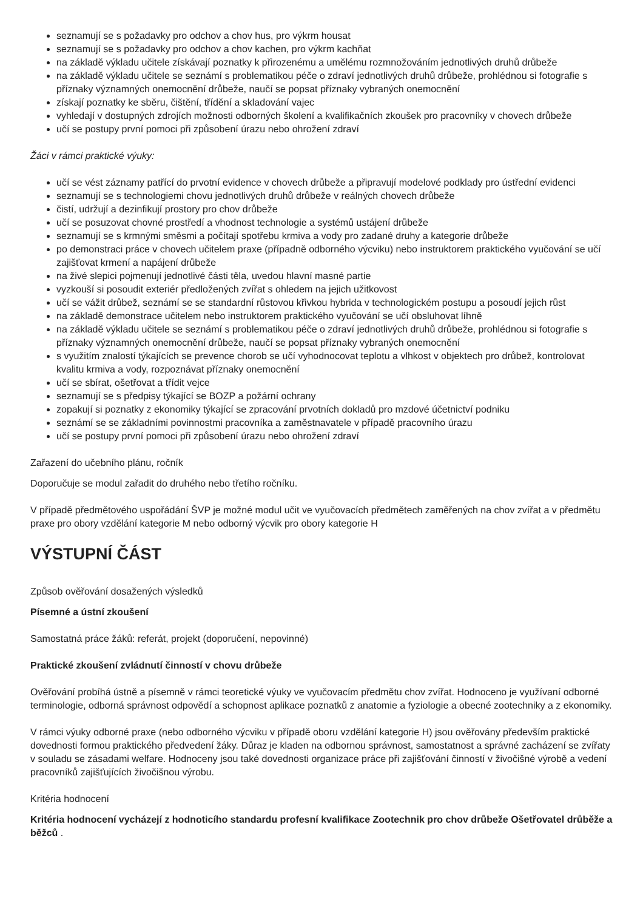seznamují se s požadavky pro odchov a chov hus, pro výkrm housat
seznamují se s požadavky pro odchov a chov kachen, pro výkrm kachňat
na základě výkladu učitele získávají poznatky k přirozenému a umělému rozmnožováním jednotlivých druhů drůbeže
na základě výkladu učitele se seznámí s problematikou péče o zdraví jednotlivých druhů drůbeže, prohlédnou si fotografie s příznaky významných onemocnění drůbeže, naučí se popsat příznaky vybraných onemocnění
získají poznatky ke sběru, čištění, třídění a skladování vajec
vyhledají v dostupných zdrojích možnosti odborných školení a kvalifikačních zkoušek pro pracovníky v chovech drůbeže
učí se postupy první pomoci při způsobení úrazu nebo ohrožení zdraví
Žáci v rámci praktické výuky:
učí se vést záznamy patřící do prvotní evidence v chovech drůbeže a připravují modelové podklady pro ústřední evidenci
seznamují se s technologiemi chovu jednotlivých druhů drůbeže v reálných chovech drůbeže
čistí, udržují a dezinfikují prostory pro chov drůbeže
učí se posuzovat chovné prostředí a vhodnost technologie a systémů ustájení drůbeže
seznamují se s krmnými směsmi a počítají spotřebu krmiva a vody pro zadané druhy a kategorie drůbeže
po demonstraci práce v chovech učitelem praxe (případně odborného výcviku) nebo instruktorem praktického vyučování se učí zajišťovat krmení a napájení drůbeže
na živé slepici pojmenují jednotlivé části těla, uvedou hlavní masné partie
vyzkouší si posoudit exteriér předložených zvířat s ohledem na jejich užitkovost
učí se vážit drůbež, seznámí se se standardní růstovou křivkou hybrida v technologickém postupu a posoudí jejich růst
na základě demonstrace učitelem nebo instruktorem praktického vyučování se učí obsluhovat líhně
na základě výkladu učitele se seznámí s problematikou péče o zdraví jednotlivých druhů drůbeže, prohlédnou si fotografie s příznaky významných onemocnění drůbeže, naučí se popsat příznaky vybraných onemocnění
s využitím znalostí týkajících se prevence chorob se učí vyhodnocovat teplotu a vlhkost v objektech pro drůbež, kontrolovat kvalitu krmiva a vody, rozpoznávat příznaky onemocnění
učí se sbírat, ošetřovat a třídit vejce
seznamují se s předpisy týkající se BOZP a požární ochrany
zopakují si poznatky z ekonomiky týkající se zpracování prvotních dokladů pro mzdové účetnictví podniku
seznámí se se základními povinnostmi pracovníka a zaměstnavatele v případě pracovního úrazu
učí se postupy první pomoci při způsobení úrazu nebo ohrožení zdraví
Zařazení do učebního plánu, ročník
Doporučuje se modul zařadit do druhého nebo třetího ročníku.
V případě předmětového uspořádání ŠVP je možné modul učit ve vyučovacích předmětech zaměřených na chov zvířat a v předmětu praxe pro obory vzdělání kategorie M nebo odborný výcvik pro obory kategorie H
VÝSTUPNÍ ČÁST
Způsob ověřování dosažených výsledků
Písemné a ústní zkoušení
Samostatná práce žáků: referát, projekt (doporučení, nepovinné)
Praktické zkoušení zvládnutí činností v chovu drůbeže
Ověřování probíhá ústně a písemně v rámci teoretické výuky ve vyučovacím předmětu chov zvířat. Hodnoceno je využívaní odborné terminologie, odborná správnost odpovědí a schopnost aplikace poznatků z anatomie a fyziologie a obecné zootechniky a z ekonomiky.
V rámci výuky odborné praxe (nebo odborného výcviku v případě oboru vzdělání kategorie H) jsou ověřovány především praktické dovednosti formou praktického předvedení žáky. Důraz je kladen na odbornou správnost, samostatnost a správné zacházení se zvířaty v souladu se zásadami welfare. Hodnoceny jsou také dovednosti organizace práce při zajišťování činností v živočišné výrobě a vedení pracovníků zajišťujících živočišnou výrobu.
Kritéria hodnocení
Kritéria hodnocení vycházejí z hodnoticího standardu profesní kvalifikace Zootechnik pro chov drůbeže Ošetřovatel drůběže a běžců .